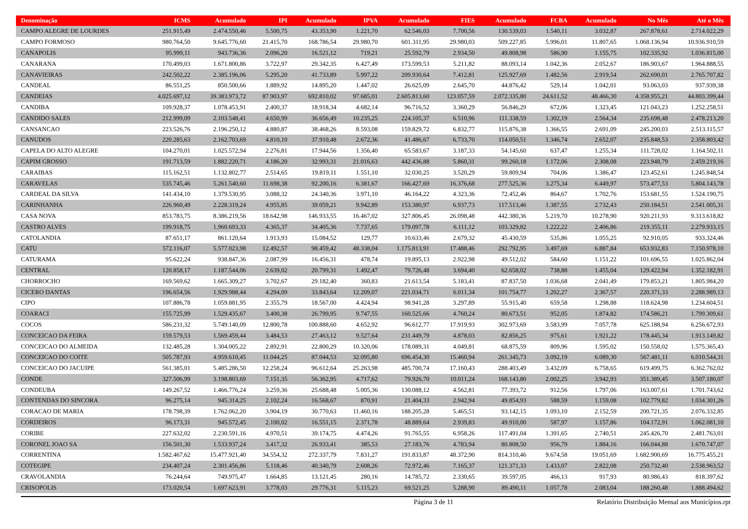| Denominação | ICMS | Acumulado | IPI | Acumulado | IPVA | Acumulado | FIES | Acumulado | FCBA | Acumulado | No Mês | Até o Mês |
| --- | --- | --- | --- | --- | --- | --- | --- | --- | --- | --- | --- | --- |
| CAMPO ALEGRE DE LOURDES | 251.915,49 | 2.474.550,46 | 5.500,75 | 43.353,90 | 1.221,70 | 62.546,03 | 7.700,56 | 130.539,03 | 1.540,11 | 3.032,87 | 267.878,61 | 2.714.022,29 |
| CAMPO FORMOSO | 980.764,50 | 9.645.776,60 | 21.415,70 | 168.786,54 | 29.980,70 | 601.311,95 | 29.980,03 | 509.227,85 | 5.996,01 | 11.807,65 | 1.068.136,94 | 10.936.910,59 |
| CANAPOLIS | 95.999,11 | 943.736,36 | 2.096,20 | 16.521,12 | 719,21 | 25.592,79 | 2.934,50 | 49.808,98 | 586,90 | 1.155,75 | 102.335,92 | 1.036.815,00 |
| CANARANA | 170.499,03 | 1.671.800,86 | 3.722,97 | 29.342,35 | 6.427,49 | 173.599,53 | 5.211,82 | 88.093,14 | 1.042,36 | 2.052,67 | 186.903,67 | 1.964.888,55 |
| CANAVIEIRAS | 242.502,22 | 2.385.196,06 | 5.295,20 | 41.733,89 | 5.997,22 | 209.930,64 | 7.412,81 | 125.927,69 | 1.482,56 | 2.919,54 | 262.690,01 | 2.765.707,82 |
| CANDEAL | 86.551,25 | 850.500,66 | 1.889,92 | 14.895,20 | 1.447,02 | 26.625,09 | 2.645,70 | 44.876,42 | 529,14 | 1.042,01 | 93.063,03 | 937.939,38 |
| CANDEIAS | 4.025.697,12 | 39.383.973,72 | 87.903,97 | 692.810,02 | 97.685,01 | 2.605.813,60 | 123.057,59 | 2.072.335,80 | 24.611,52 | 48.466,30 | 4.358.955,21 | 44.803.399,44 |
| CANDIBA | 109.928,37 | 1.078.453,91 | 2.400,37 | 18.918,34 | 4.682,14 | 96.716,52 | 3.360,29 | 56.846,29 | 672,06 | 1.323,45 | 121.043,23 | 1.252.258,51 |
| CANDIDO SALES | 212.999,09 | 2.103.548,41 | 4.650,99 | 36.656,49 | 10.235,25 | 224.105,37 | 6.510,96 | 111.338,59 | 1.302,19 | 2.564,34 | 235.698,48 | 2.478.213,20 |
| CANSANCAO | 223.526,76 | 2.196.250,12 | 4.880,87 | 38.468,26 | 8.593,08 | 159.829,72 | 6.832,77 | 115.876,38 | 1.366,55 | 2.691,09 | 245.200,03 | 2.513.115,57 |
| CANUDOS | 220.285,63 | 2.162.703,69 | 4.810,10 | 37.910,48 | 2.672,36 | 41.486,67 | 6.733,70 | 114.050,51 | 1.346,74 | 2.652,07 | 235.848,53 | 2.358.803,42 |
| CAPELA DO ALTO ALEGRE | 104.270,01 | 1.025.572,94 | 2.276,81 | 17.944,56 | 1.356,40 | 65.583,67 | 3.187,33 | 54.145,60 | 637,47 | 1.255,34 | 111.728,02 | 1.164.502,11 |
| CAPIM GROSSO | 191.713,59 | 1.882.220,71 | 4.186,20 | 32.993,31 | 21.016,63 | 442.436,88 | 5.860,31 | 99.260,18 | 1.172,06 | 2.308,08 | 223.948,79 | 2.459.219,16 |
| CARAIBAS | 115.162,51 | 1.132.802,77 | 2.514,65 | 19.819,11 | 1.551,10 | 32.030,25 | 3.520,29 | 59.809,94 | 704,06 | 1.386,47 | 123.452,61 | 1.245.848,54 |
| CARAVELAS | 535.745,46 | 5.261.540,60 | 11.698,38 | 92.200,16 | 6.381,67 | 166.427,69 | 16.376,68 | 277.525,36 | 3.275,34 | 6.449,97 | 573.477,53 | 5.804.143,78 |
| CARDEAL DA SILVA | 141.434,10 | 1.379.530,95 | 3.088,32 | 24.340,36 | 3.971,10 | 46.164,22 | 4.323,36 | 72.452,46 | 864,67 | 1.702,76 | 153.681,55 | 1.524.190,75 |
| CARINHANHA | 226.960,49 | 2.228.319,24 | 4.955,85 | 39.059,21 | 9.942,89 | 153.380,97 | 6.937,73 | 117.513,46 | 1.387,55 | 2.732,43 | 250.184,51 | 2.541.005,31 |
| CASA NOVA | 853.783,75 | 8.386.219,56 | 18.642,98 | 146.933,55 | 16.467,02 | 327.806,45 | 26.098,48 | 442.380,36 | 5.219,70 | 10.278,90 | 920.211,93 | 9.313.618,82 |
| CASTRO ALVES | 199.918,75 | 1.960.693,33 | 4.365,37 | 34.405,36 | 7.737,65 | 179.097,78 | 6.111,12 | 103.329,82 | 1.222,22 | 2.406,86 | 219.355,11 | 2.279.933,15 |
| CATOLANDIA | 87.651,17 | 861.120,64 | 1.913,93 | 15.084,52 | 129,77 | 10.633,46 | 2.679,32 | 45.430,59 | 535,86 | 1.055,25 | 92.910,05 | 933.324,46 |
| CATU | 572.116,07 | 5.577.023,98 | 12.492,57 | 98.459,42 | 48.338,04 | 1.175.813,91 | 17.488,46 | 292.792,95 | 3.497,69 | 6.887,84 | 653.932,83 | 7.150.978,10 |
| CATURAMA | 95.622,24 | 938.847,36 | 2.087,99 | 16.456,31 | 478,74 | 19.895,13 | 2.922,98 | 49.512,02 | 584,60 | 1.151,22 | 101.696,55 | 1.025.862,04 |
| CENTRAL | 120.858,17 | 1.187.544,06 | 2.639,02 | 20.799,31 | 1.492,47 | 79.726,48 | 3.694,40 | 62.658,02 | 738,88 | 1.455,04 | 129.422,94 | 1.352.182,91 |
| CHORROCHO | 169.569,62 | 1.665.309,27 | 3.702,67 | 29.182,40 | 360,83 | 21.613,54 | 5.183,41 | 87.837,50 | 1.036,68 | 2.041,49 | 179.853,21 | 1.805.984,20 |
| CICERO DANTAS | 196.654,56 | 1.929.988,44 | 4.294,09 | 33.843,64 | 12.209,07 | 221.034,71 | 6.011,34 | 101.754,77 | 1.202,27 | 2.367,57 | 220.371,33 | 2.288.989,13 |
| CIPO | 107.886,78 | 1.059.881,95 | 2.355,79 | 18.567,00 | 4.424,94 | 98.941,28 | 3.297,89 | 55.915,40 | 659,58 | 1.298,88 | 118.624,98 | 1.234.604,51 |
| COARACI | 155.725,99 | 1.529.435,67 | 3.400,38 | 26.799,95 | 9.747,55 | 160.525,66 | 4.760,24 | 80.673,51 | 952,05 | 1.874,82 | 174.586,21 | 1.799.309,61 |
| COCOS | 586.231,32 | 5.749.140,09 | 12.800,78 | 100.888,60 | 4.652,92 | 96.612,77 | 17.919,93 | 302.973,69 | 3.583,99 | 7.057,78 | 625.188,94 | 6.256.672,93 |
| CONCEICAO DA FEIRA | 159.579,53 | 1.569.459,44 | 3.484,53 | 27.463,12 | 9.527,64 | 231.449,79 | 4.878,03 | 82.856,25 | 975,61 | 1.921,22 | 178.445,34 | 1.913.149,82 |
| CONCEICAO DO ALMEIDA | 132.485,28 | 1.304.005,22 | 2.892,91 | 22.800,29 | 10.320,06 | 178.089,31 | 4.049,81 | 68.875,59 | 809,96 | 1.595,02 | 150.558,02 | 1.575.365,43 |
| CONCEICAO DO COITE | 505.787,93 | 4.959.610,45 | 11.044,25 | 87.044,53 | 32.095,80 | 696.454,30 | 15.460,94 | 261.345,73 | 3.092,19 | 6.089,30 | 567.481,11 | 6.010.544,31 |
| CONCEICAO DO JACUIPE | 561.385,01 | 5.485.286,50 | 12.258,24 | 96.612,64 | 25.263,98 | 485.700,74 | 17.160,43 | 288.403,49 | 3.432,09 | 6.758,65 | 619.499,75 | 6.362.762,02 |
| CONDE | 327.506,99 | 3.198.803,69 | 7.151,35 | 56.362,95 | 4.717,62 | 79.926,70 | 10.011,24 | 168.143,80 | 2.002,25 | 3.942,93 | 351.389,45 | 3.507.180,07 |
| CONDEUBA | 149.267,52 | 1.466.776,24 | 3.259,36 | 25.688,48 | 5.005,36 | 130.088,12 | 4.562,81 | 77.393,72 | 912,56 | 1.797,06 | 163.007,61 | 1.701.743,62 |
| CONTENDAS DO SINCORA | 96.275,14 | 945.314,25 | 2.102,24 | 16.568,67 | 870,91 | 21.404,33 | 2.942,94 | 49.854,93 | 588,59 | 1.159,08 | 102.779,82 | 1.034.301,26 |
| CORACAO DE MARIA | 178.798,39 | 1.762.062,20 | 3.904,19 | 30.770,63 | 11.460,16 | 188.205,28 | 5.465,51 | 93.142,15 | 1.093,10 | 2.152,59 | 200.721,35 | 2.076.332,85 |
| CORDEIROS | 96.173,31 | 945.572,45 | 2.100,02 | 16.551,15 | 2.371,78 | 48.889,64 | 2.939,83 | 49.910,00 | 587,97 | 1.157,86 | 104.172,91 | 1.062.081,10 |
| CORIBE | 227.632,02 | 2.230.591,16 | 4.970,51 | 39.174,75 | 4.474,26 | 91.765,55 | 6.958,26 | 117.491,04 | 1.391,65 | 2.740,51 | 245.426,70 | 2.481.763,01 |
| CORONEL JOAO SA | 156.501,30 | 1.533.937,24 | 3.417,32 | 26.933,41 | 385,53 | 27.183,76 | 4.783,94 | 80.808,50 | 956,79 | 1.884,16 | 166.044,88 | 1.670.747,07 |
| CORRENTINA | 1.582.467,62 | 15.477.921,40 | 34.554,32 | 272.337,79 | 7.831,27 | 191.833,87 | 48.372,90 | 814.310,46 | 9.674,58 | 19.051,69 | 1.682.900,69 | 16.775.455,21 |
| COTEGIPE | 234.407,24 | 2.301.456,86 | 5.118,46 | 40.340,79 | 2.608,26 | 72.972,46 | 7.165,37 | 121.371,33 | 1.433,07 | 2.822,08 | 250.732,40 | 2.538.963,52 |
| CRAVOLANDIA | 76.244,64 | 749.975,47 | 1.664,85 | 13.121,45 | 280,16 | 14.785,72 | 2.330,65 | 39.597,05 | 466,13 | 917,93 | 80.986,43 | 818.397,62 |
| CRISOPOLIS | 173.020,54 | 1.697.623,91 | 3.778,03 | 29.776,31 | 5.115,23 | 69.521,25 | 5.288,90 | 89.490,11 | 1.057,78 | 2.083,04 | 188.260,48 | 1.888.494,62 |
Página 3 de 11 Relatório Distribuição Mensal aos Municípios.rpt